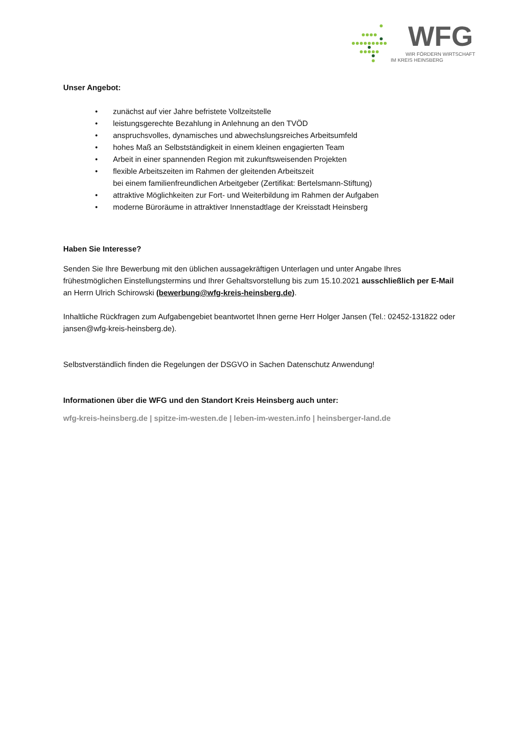WFG
WIR FÖRDERN WIRTSCHAFT
IM KREIS HEINSBERG
Unser Angebot:
• zunächst auf vier Jahre befristete Vollzeitstelle
• leistungsgerechte Bezahlung in Anlehnung an den TVÖD
• anspruchsvolles, dynamisches und abwechslungsreiches Arbeitsumfeld
• hohes Maß an Selbstständigkeit in einem kleinen engagierten Team
• Arbeit in einer spannenden Region mit zukunftsweisenden Projekten
• flexible Arbeitszeiten im Rahmen der gleitenden Arbeitszeit
bei einem familienfreundlichen Arbeitgeber (Zertifikat: Bertelsmann-Stiftung)
• attraktive Möglichkeiten zur Fort- und Weiterbildung im Rahmen der Aufgaben
• moderne Büroräume in attraktiver Innenstadtlage der Kreisstadt Heinsberg
Haben Sie Interesse?
Senden Sie Ihre Bewerbung mit den üblichen aussagekräftigen Unterlagen und unter Angabe Ihres frühestmöglichen Einstellungstermins und Ihrer Gehaltsvorstellung bis zum 15.10.2021 ausschließlich per E-Mail an Herrn Ulrich Schirowski (bewerbung@wfg-kreis-heinsberg.de).
Inhaltliche Rückfragen zum Aufgabengebiet beantwortet Ihnen gerne Herr Holger Jansen (Tel.: 02452-131822 oder jansen@wfg-kreis-heinsberg.de).
Selbstverständlich finden die Regelungen der DSGVO in Sachen Datenschutz Anwendung!
Informationen über die WFG und den Standort Kreis Heinsberg auch unter:
wfg-kreis-heinsberg.de | spitze-im-westen.de | leben-im-westen.info | heinsberger-land.de